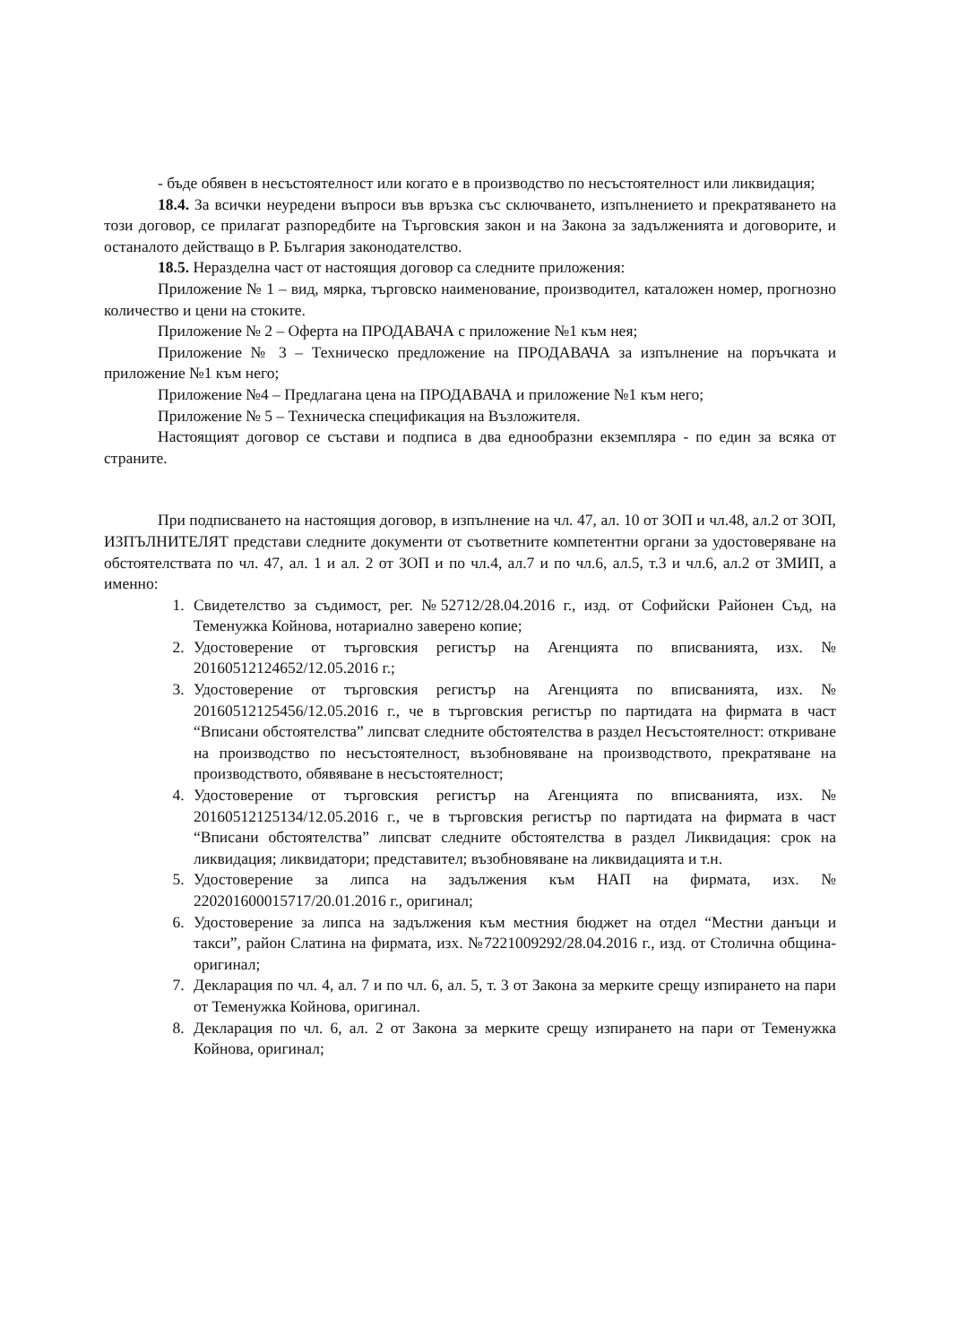- бъде обявен в несъстоятелност или когато е в производство по несъстоятелност или ликвидация;
18.4. За всички неуредени въпроси във връзка със сключването, изпълнението и прекратяването на този договор, се прилагат разпоредбите на Търговския закон и на Закона за задълженията и договорите, и останалото действащо в Р. България законодателство.
18.5. Неразделна част от настоящия договор са следните приложения:
Приложение № 1 – вид, мярка, търговско наименование, производител, каталожен номер, прогнозно количество и цени на стоките.
Приложение № 2 – Оферта на ПРОДАВАЧА с приложение №1 към нея;
Приложение № 3 – Техническо предложение на ПРОДАВАЧА за изпълнение на поръчката и приложение №1 към него;
Приложение №4 – Предлагана цена на ПРОДАВАЧА и приложение №1 към него;
Приложение № 5 – Техническа спецификация на Възложителя.
Настоящият договор се състави и подписа в два еднообразни екземпляра - по един за всяка от страните.
При подписването на настоящия договор, в изпълнение на чл. 47, ал. 10 от ЗОП и чл.48, ал.2 от ЗОП, ИЗПЪЛНИТЕЛЯТ представи следните документи от съответните компетентни органи за удостоверяване на обстоятелствата по чл. 47, ал. 1 и ал. 2 от ЗОП и по чл.4, ал.7 и по чл.6, ал.5, т.3 и чл.6, ал.2 от ЗМИП, а именно:
1. Свидетелство за съдимост, рег. №52712/28.04.2016 г., изд. от Софийски Районен Съд, на Теменужка Койнова, нотариално заверено копие;
2. Удостоверение от търговския регистър на Агенцията по вписванията, изх. № 20160512124652/12.05.2016 г.;
3. Удостоверение от търговския регистър на Агенцията по вписванията, изх. № 20160512125456/12.05.2016 г., че в търговския регистър по партидата на фирмата в част “Вписани обстоятелства” липсват следните обстоятелства в раздел Несъстоятелност: откриване на производство по несъстоятелност, възобновяване на производството, прекратяване на производството, обявяване в несъстоятелност;
4. Удостоверение от търговския регистър на Агенцията по вписванията, изх. № 20160512125134/12.05.2016 г., че в търговския регистър по партидата на фирмата в част “Вписани обстоятелства” липсват следните обстоятелства в раздел Ликвидация: срок на ликвидация; ликвидатори; представител; възобновяване на ликвидацията и т.н.
5. Удостоверение за липса на задължения към НАП на фирмата, изх. № 220201600015717/20.01.2016 г., оригинал;
6. Удостоверение за липса на задължения към местния бюджет на отдел “Местни данъци и такси”, район Слатина на фирмата, изх. №7221009292/28.04.2016 г., изд. от Столична община-оригинал;
7. Декларация по чл. 4, ал. 7 и по чл. 6, ал. 5, т. 3 от Закона за мерките срещу изпирането на пари от Теменужка Койнова, оригинал.
8. Декларация по чл. 6, ал. 2 от Закона за мерките срещу изпирането на пари от Теменужка Койнова, оригинал;